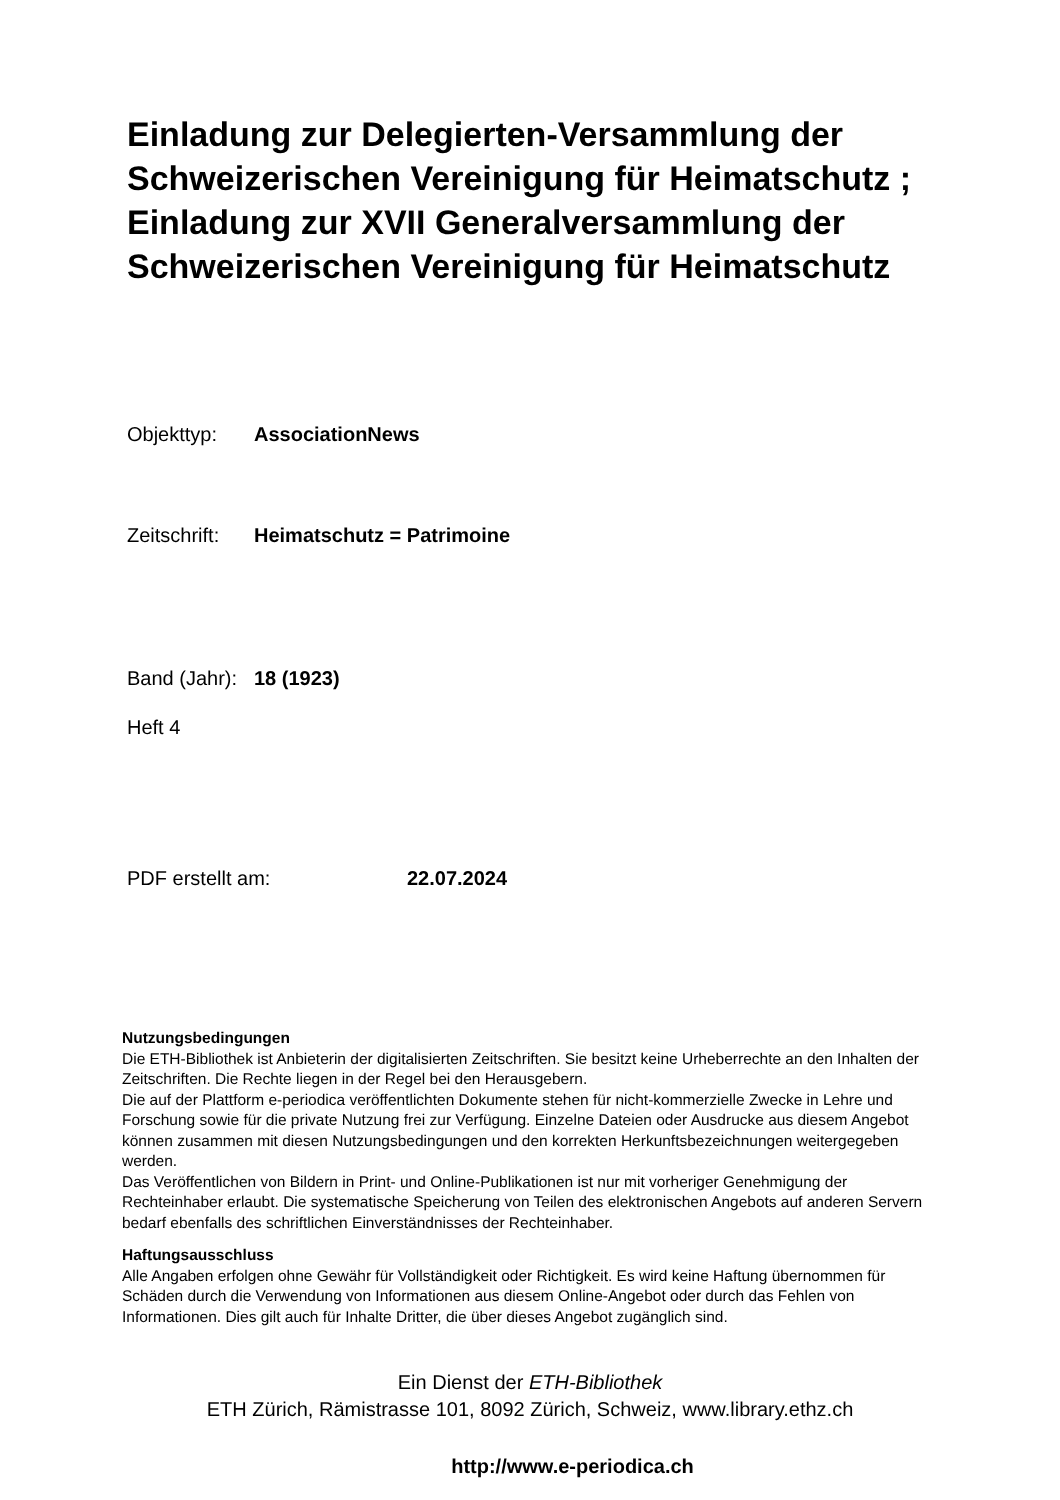Einladung zur Delegierten-Versammlung der Schweizerischen Vereinigung für Heimatschutz ; Einladung zur XVII Generalversammlung der Schweizerischen Vereinigung für Heimatschutz
Objekttyp: AssociationNews
Zeitschrift: Heimatschutz = Patrimoine
Band (Jahr): 18 (1923)
Heft 4
PDF erstellt am: 22.07.2024
Nutzungsbedingungen
Die ETH-Bibliothek ist Anbieterin der digitalisierten Zeitschriften. Sie besitzt keine Urheberrechte an den Inhalten der Zeitschriften. Die Rechte liegen in der Regel bei den Herausgebern.
Die auf der Plattform e-periodica veröffentlichten Dokumente stehen für nicht-kommerzielle Zwecke in Lehre und Forschung sowie für die private Nutzung frei zur Verfügung. Einzelne Dateien oder Ausdrucke aus diesem Angebot können zusammen mit diesen Nutzungsbedingungen und den korrekten Herkunftsbezeichnungen weitergegeben werden.
Das Veröffentlichen von Bildern in Print- und Online-Publikationen ist nur mit vorheriger Genehmigung der Rechteinhaber erlaubt. Die systematische Speicherung von Teilen des elektronischen Angebots auf anderen Servern bedarf ebenfalls des schriftlichen Einverständnisses der Rechteinhaber.
Haftungsausschluss
Alle Angaben erfolgen ohne Gewähr für Vollständigkeit oder Richtigkeit. Es wird keine Haftung übernommen für Schäden durch die Verwendung von Informationen aus diesem Online-Angebot oder durch das Fehlen von Informationen. Dies gilt auch für Inhalte Dritter, die über dieses Angebot zugänglich sind.
Ein Dienst der ETH-Bibliothek
ETH Zürich, Rämistrasse 101, 8092 Zürich, Schweiz, www.library.ethz.ch
http://www.e-periodica.ch